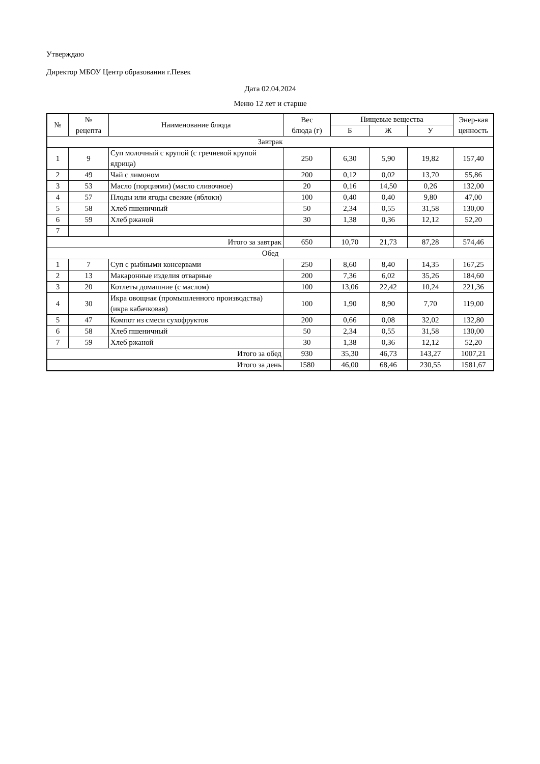Утверждаю
Директор МБОУ Центр образования г.Певек
Дата 02.04.2024
Меню 12 лет и старше
| № | № рецепта | Наименование блюда | Вес блюда (г) | Пищевые вещества | | | Энер-кая ценность |
| --- | --- | --- | --- | --- | --- | --- | --- |
| | | | | Б | Ж | У | |
| Завтрак | | | | | | | |
| 1 | 9 | Суп молочный с крупой (с гречневой крупой ядрица) | 250 | 6,30 | 5,90 | 19,82 | 157,40 |
| 2 | 49 | Чай с лимоном | 200 | 0,12 | 0,02 | 13,70 | 55,86 |
| 3 | 53 | Масло (порциями) (масло сливочное) | 20 | 0,16 | 14,50 | 0,26 | 132,00 |
| 4 | 57 | Плоды или ягоды свежие (яблоки) | 100 | 0,40 | 0,40 | 9,80 | 47,00 |
| 5 | 58 | Хлеб пшеничный | 50 | 2,34 | 0,55 | 31,58 | 130,00 |
| 6 | 59 | Хлеб ржаной | 30 | 1,38 | 0,36 | 12,12 | 52,20 |
| 7 | | | | | | | |
| Итого за завтрак | | | 650 | 10,70 | 21,73 | 87,28 | 574,46 |
| Обед | | | | | | | |
| 1 | 7 | Суп с рыбными консервами | 250 | 8,60 | 8,40 | 14,35 | 167,25 |
| 2 | 13 | Макаронные изделия отварные | 200 | 7,36 | 6,02 | 35,26 | 184,60 |
| 3 | 20 | Котлеты домашние (с маслом) | 100 | 13,06 | 22,42 | 10,24 | 221,36 |
| 4 | 30 | Икра овощная (промышленного производства) (икра кабачковая) | 100 | 1,90 | 8,90 | 7,70 | 119,00 |
| 5 | 47 | Компот из смеси сухофруктов | 200 | 0,66 | 0,08 | 32,02 | 132,80 |
| 6 | 58 | Хлеб пшеничный | 50 | 2,34 | 0,55 | 31,58 | 130,00 |
| 7 | 59 | Хлеб ржаной | 30 | 1,38 | 0,36 | 12,12 | 52,20 |
| Итого за обед | | | 930 | 35,30 | 46,73 | 143,27 | 1007,21 |
| Итого за день | | | 1580 | 46,00 | 68,46 | 230,55 | 1581,67 |